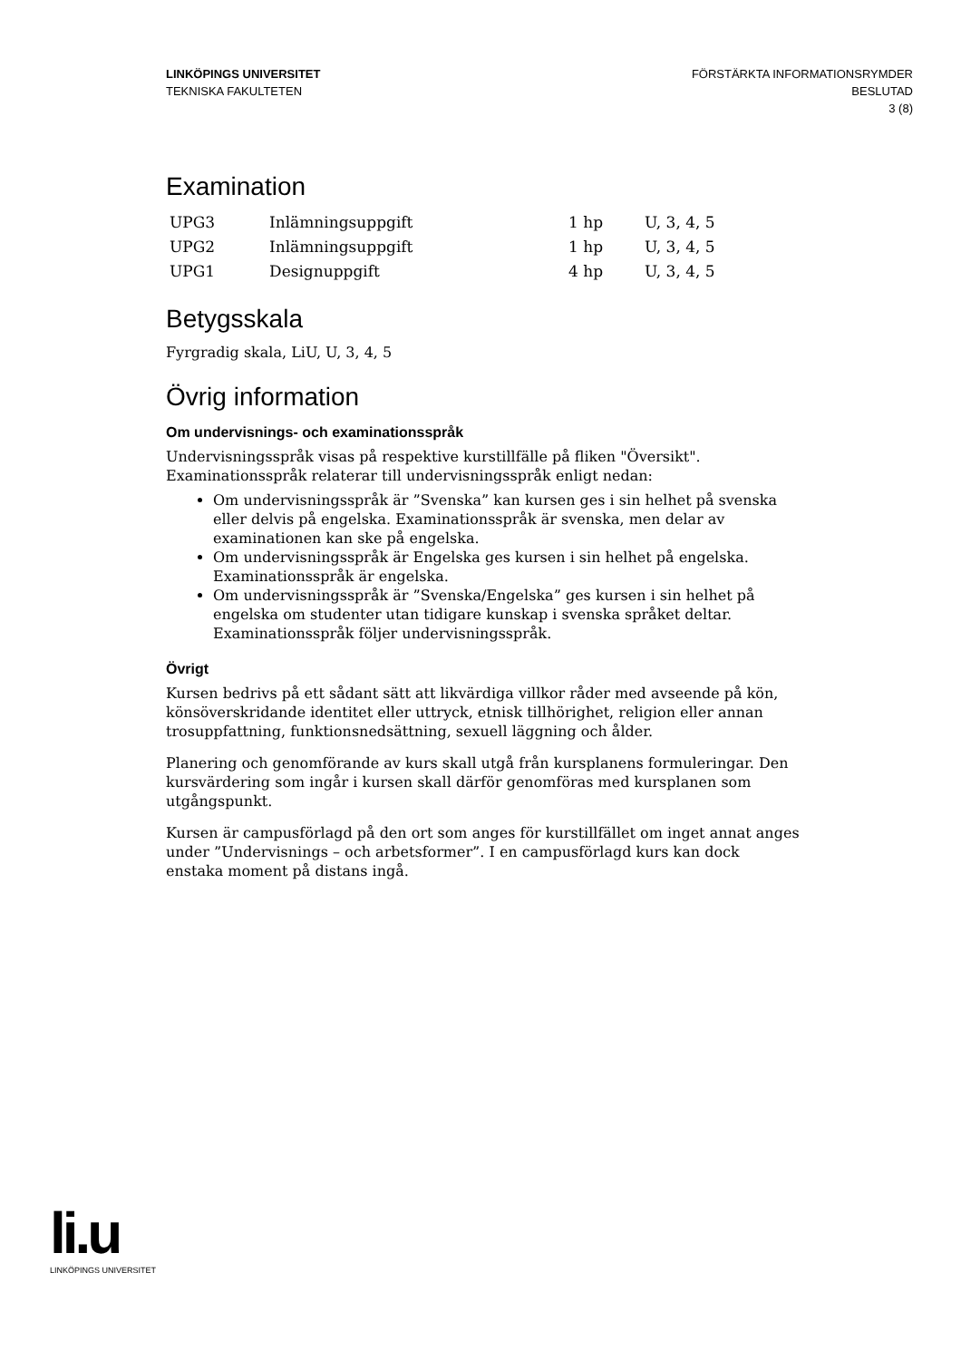LINKÖPINGS UNIVERSITET
TEKNISKA FAKULTETEN
FÖRSTÄRKTA INFORMATIONSRYMDER
BESLUTAD
3 (8)
Examination
| UPG3 | Inlämningsuppgift | 1 hp | U, 3, 4, 5 |
| UPG2 | Inlämningsuppgift | 1 hp | U, 3, 4, 5 |
| UPG1 | Designuppgift | 4 hp | U, 3, 4, 5 |
Betygsskala
Fyrgradig skala, LiU, U, 3, 4, 5
Övrig information
Om undervisnings- och examinationsspråk
Undervisningsspråk visas på respektive kurstillfälle på fliken "Översikt".
Examinationsspråk relaterar till undervisningsspråk enligt nedan:
Om undervisningsspråk är ”Svenska” kan kursen ges i sin helhet på svenska eller delvis på engelska. Examinationsspråk är svenska, men delar av examinationen kan ske på engelska.
Om undervisningsspråk är Engelska ges kursen i sin helhet på engelska. Examinationsspråk är engelska.
Om undervisningsspråk är ”Svenska/Engelska” ges kursen i sin helhet på engelska om studenter utan tidigare kunskap i svenska språket deltar. Examinationsspråk följer undervisningsspråk.
Övrigt
Kursen bedrivs på ett sådant sätt att likvärdiga villkor råder med avseende på kön, könsöverskridande identitet eller uttryck, etnisk tillhörighet, religion eller annan trosuppfattning, funktionsnedsättning, sexuell läggning och ålder.
Planering och genomförande av kurs skall utgå från kursplanens formuleringar. Den kursvärdering som ingår i kursen skall därför genomföras med kursplanen som utgångspunkt.
Kursen är campusförlagd på den ort som anges för kurstillfället om inget annat anges under ”Undervisnings – och arbetsformer”. I en campusförlagd kurs kan dock enstaka moment på distans ingå.
li.u
LINKÖPINGS UNIVERSITET